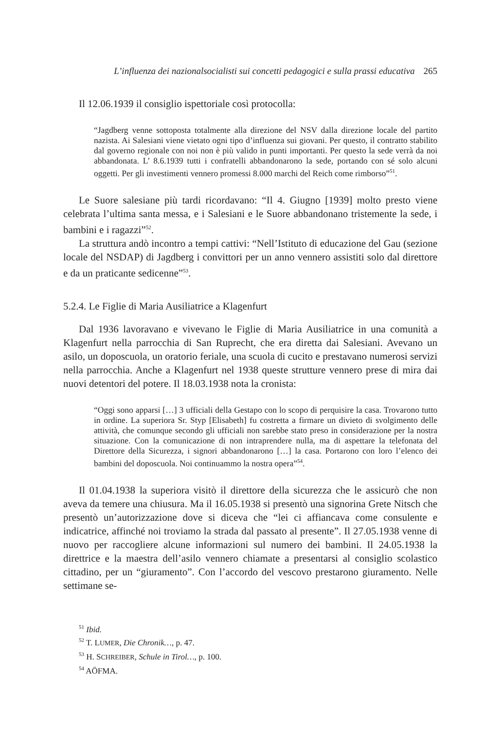L’influenza dei nazionalsocialisti sui concetti pedagogici e sulla prassi educativa 265
Il 12.06.1939 il consiglio ispettoriale così protocolla:
“Jagdberg venne sottoposta totalmente alla direzione del NSV dalla direzione locale del partito nazista. Ai Salesiani viene vietato ogni tipo d’influenza sui giovani. Per questo, il contratto stabilito dal governo regionale con noi non è più valido in punti importanti. Per questo la sede verrà da noi abbandonata. L’ 8.6.1939 tutti i confratelli abbandonarono la sede, portando con sé solo alcuni oggetti. Per gli investimenti vennero promessi 8.000 marchi del Reich come rimborso”<sup>51</sup>.
Le Suore salesiane più tardi ricordavano: “Il 4. Giugno [1939] molto presto viene celebrata l’ultima santa messa, e i Salesiani e le Suore abbandonano tristemente la sede, i bambini e i ragazzi”<sup>52</sup>.
La struttura andò incontro a tempi cattivi: “Nell’Istituto di educazione del Gau (sezione locale del NSDAP) di Jagdberg i convittori per un anno vennero assistiti solo dal direttore e da un praticante sedicenne”<sup>53</sup>.
5.2.4. Le Figlie di Maria Ausiliatrice a Klagenfurt
Dal 1936 lavoravano e vivevano le Figlie di Maria Ausiliatrice in una comunità a Klagenfurt nella parrocchia di San Ruprecht, che era diretta dai Salesiani. Avevano un asilo, un doposcuola, un oratorio feriale, una scuola di cucito e prestavano numerosi servizi nella parrocchia. Anche a Klagenfurt nel 1938 queste strutture vennero prese di mira dai nuovi detentori del potere. Il 18.03.1938 nota la cronista:
“Oggi sono apparsi […] 3 ufficiali della Gestapo con lo scopo di perquisire la casa. Trovarono tutto in ordine. La superiora Sr. Styp [Elisabeth] fu costretta a firmare un divieto di svolgimento delle attività, che comunque secondo gli ufficiali non sarebbe stato preso in considerazione per la nostra situazione. Con la comunicazione di non intraprendere nulla, ma di aspettare la telefonata del Direttore della Sicurezza, i signori abbandonarono […] la casa. Portarono con loro l’elenco dei bambini del doposcuola. Noi continuammo la nostra opera”<sup>54</sup>.
Il 01.04.1938 la superiora visitò il direttore della sicurezza che le assicurò che non aveva da temere una chiusura. Ma il 16.05.1938 si presentò una signorina Grete Nitsch che presentò un’autorizzazione dove si diceva che “lei ci affiancava come consulente e indicatrice, affinché noi troviamo la strada dal passato al presente”. Il 27.05.1938 venne di nuovo per raccogliere alcune informazioni sul numero dei bambini. Il 24.05.1938 la direttrice e la maestra dell’asilo vennero chiamate a presentarsi al consiglio scolastico cittadino, per un “giuramento”. Con l’accordo del vescovo prestarono giuramento. Nelle settimane se-
<sup>51</sup> Ibid.
<sup>52</sup> T. LUMER, Die Chronik…, p. 47.
<sup>53</sup> H. SCHREIBER, Schule in Tirol…, p. 100.
<sup>54</sup> AÖFMA.